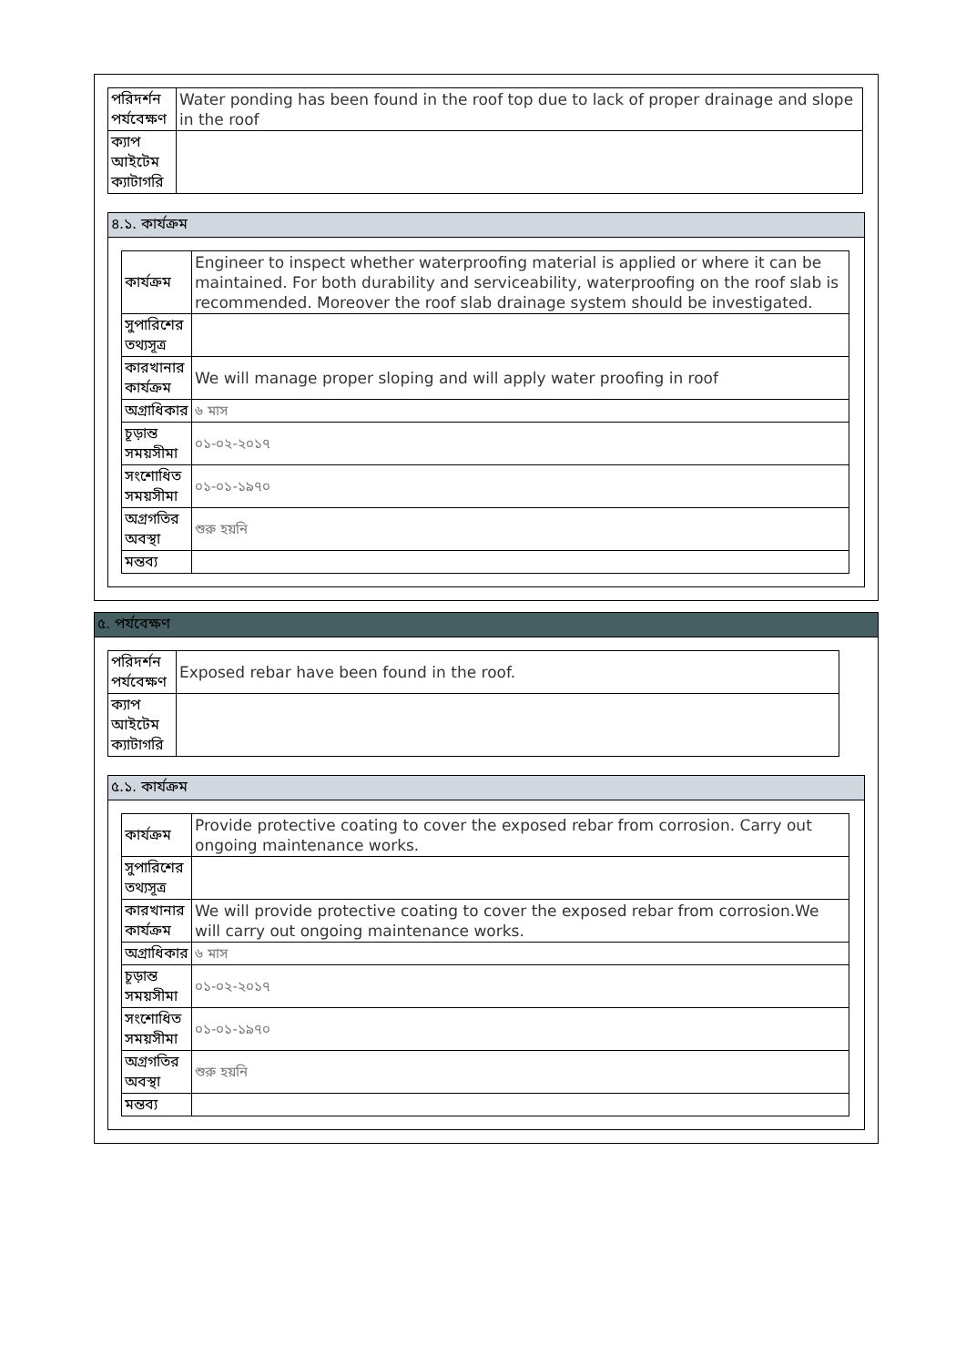| পরিদর্শন পর্যবেক্ষণ | Water ponding has been found in the roof top due to lack of proper drainage and slope in the roof |
| ক্যাপ আইটেম ক্যাটাগরি | |
৪.১. কার্যক্রম
| কার্যক্রম | Engineer to inspect whether waterproofing material is applied or where it can be maintained. For both durability and serviceability, waterproofing on the roof slab is recommended. Moreover the roof slab drainage system should be investigated. |
| সুপারিশের তথ্যসূত্র | |
| কারখানার কার্যক্রম | We will manage proper sloping and will apply water proofing in roof |
| অগ্রাধিকার | ৬ মাস |
| চূড়ান্ত সময়সীমা | ০১-০২-২০১৭ |
| সংশোধিত সময়সীমা | ০১-০১-১৯৭০ |
| অগ্রগতির অবস্থা | শুরু হয়নি |
| মন্তব্য | |
৫. পর্যবেক্ষণ
| পরিদর্শন পর্যবেক্ষণ | Exposed rebar have been found in the roof. |
| ক্যাপ আইটেম ক্যাটাগরি | |
৫.১. কার্যক্রম
| কার্যক্রম | Provide protective coating to cover the exposed rebar from corrosion. Carry out ongoing maintenance works. |
| সুপারিশের তথ্যসূত্র | |
| কারখানার কার্যক্রম | We will provide protective coating to cover the exposed rebar from corrosion.We will carry out ongoing maintenance works. |
| অগ্রাধিকার | ৬ মাস |
| চূড়ান্ত সময়সীমা | ০১-০২-২০১৭ |
| সংশোধিত সময়সীমা | ০১-০১-১৯৭০ |
| অগ্রগতির অবস্থা | শুরু হয়নি |
| মন্তব্য | |